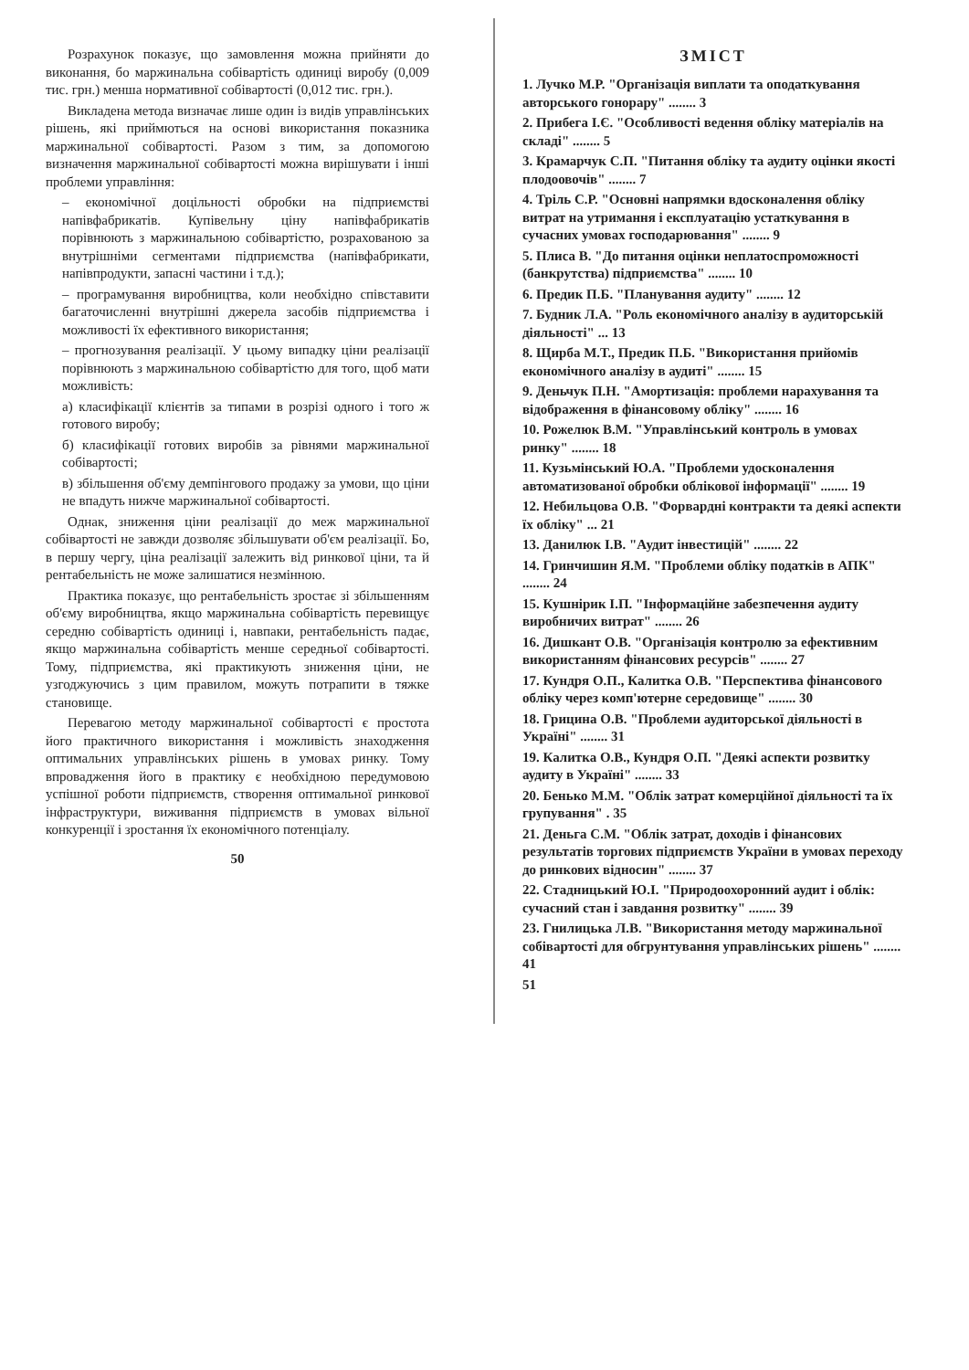Розрахунок показує, що замовлення можна прийняти до виконання, бо маржинальна собівартість одиниці виробу (0,009 тис. грн.) менша нормативної собівартості (0,012 тис. грн.).
Викладена метода визначає лише один із видів управлінських рішень, які приймються на основі використання показника маржинальної собівартості. Разом з тим, за допомогою визначення маржинальної собівартості можна вирішувати і інші проблеми управління:
– економічної доцільності обробки на підприємстві напівфабрикатів. Купівельну ціну напівфабрикатів порівнюють з маржинальною собівартістю, розрахованою за внутрішніми сегментами підприємства (напівфабрикати, напівпродукти, запасні частини і т.д.);
– програмування виробництва, коли необхідно співставити багаточисленні внутрішні джерела засобів підприємства і можливості їх ефективного використання;
– прогнозування реалізації. У цьому випадку ціни реалізації порівнюють з маржинальною собівартістю для того, щоб мати можливість:
а) класифікації клієнтів за типами в розрізі одного і того ж готового виробу;
б) класифікації готових виробів за рівнями маржинальної собівартості;
в) збільшення об'єму демпінгового продажу за умови, що ціни не впадуть нижче маржинальної собівартості.
Однак, зниження ціни реалізації до меж маржинальної собівартості не завжди дозволяє збільшувати об'єм реалізації. Бо, в першу чергу, ціна реалізації залежить від ринкової ціни, та й рентабельність не може залишатися незмінною.
Практика показує, що рентабельність зростає зі збільшенням об'єму виробництва, якщо маржинальна собівартість перевищує середню собівартість одиниці і, навпаки, рентабельність падає, якщо маржинальна собівартість менше середньої собівартості. Тому, підприємства, які практикують зниження ціни, не узгоджуючись з цим правилом, можуть потрапити в тяжке становище.
Перевагою методу маржинальної собівартості є простота його практичного використання і можливість знаходження оптимальних управлінських рішень в умовах ринку. Тому впровадження його в практику є необхідною передумовою успішної роботи підприємств, створення оптимальної ринкової інфраструктури, виживання підприємств в умовах вільної конкуренції і зростання їх економічного потенціалу.
50
ЗМІСТ
1. Лучко М.Р. "Організація виплати та оподаткування авторського гонорару" ........ 3
2. Прибега І.Є. "Особливості ведення обліку матеріалів на складі" ........ 5
3. Крамарчук С.П. "Питання обліку та аудиту оцінки якості плодоовочів" ........ 7
4. Тріль С.Р. "Основні напрямки вдосконалення обліку витрат на утримання і експлуатацію устаткування в сучасних умовах господарювання" ........ 9
5. Плиса В. "До питання оцінки неплатоспроможності (банкрутства) підприємства" ........ 10
6. Предик П.Б. "Планування аудиту" ........ 12
7. Будник Л.А. "Роль економічного аналізу в аудиторській діяльності" ... 13
8. Щирба М.Т., Предик П.Б. "Використання прийомів економічного аналізу в аудиті" ........ 15
9. Деньчук П.Н. "Амортизація: проблеми нарахування та відображення в фінансовому обліку" ........ 16
10. Рожелюк В.М. "Управлінський контроль в умовах ринку" ........ 18
11. Кузьмінський Ю.А. "Проблеми удосконалення автоматизованої обробки облікової інформації" ........ 19
12. Небильцова О.В. "Форвардні контракти та деякі аспекти їх обліку" ... 21
13. Данилюк І.В. "Аудит інвестицій" ........ 22
14. Гринчишин Я.М. "Проблеми обліку податків в АПК" ........ 24
15. Кушнірик І.П. "Інформаційне забезпечення аудиту виробничих витрат" ........ 26
16. Дишкант О.В. "Організація контролю за ефективним використанням фінансових ресурсів" ........ 27
17. Кундря О.П., Калитка О.В. "Перспектива фінансового обліку через комп'ютерне середовище" ........ 30
18. Грицина О.В. "Проблеми аудиторської діяльності в Україні" ........ 31
19. Калитка О.В., Кундря О.П. "Деякі аспекти розвитку аудиту в Україні" ........ 33
20. Бенько М.М. "Облік затрат комерційної діяльності та їх групування" . 35
21. Деньга С.М. "Облік затрат, доходів і фінансових результатів торгових підприємств України в умовах переходу до ринкових відносин" ........ 37
22. Стадницький Ю.І. "Природоохоронний аудит і облік: сучасний стан і завдання розвитку" ........ 39
23. Гнилицька Л.В. "Використання методу маржинальної собівартості для обгрунтування управлінських рішень" ........ 41
51